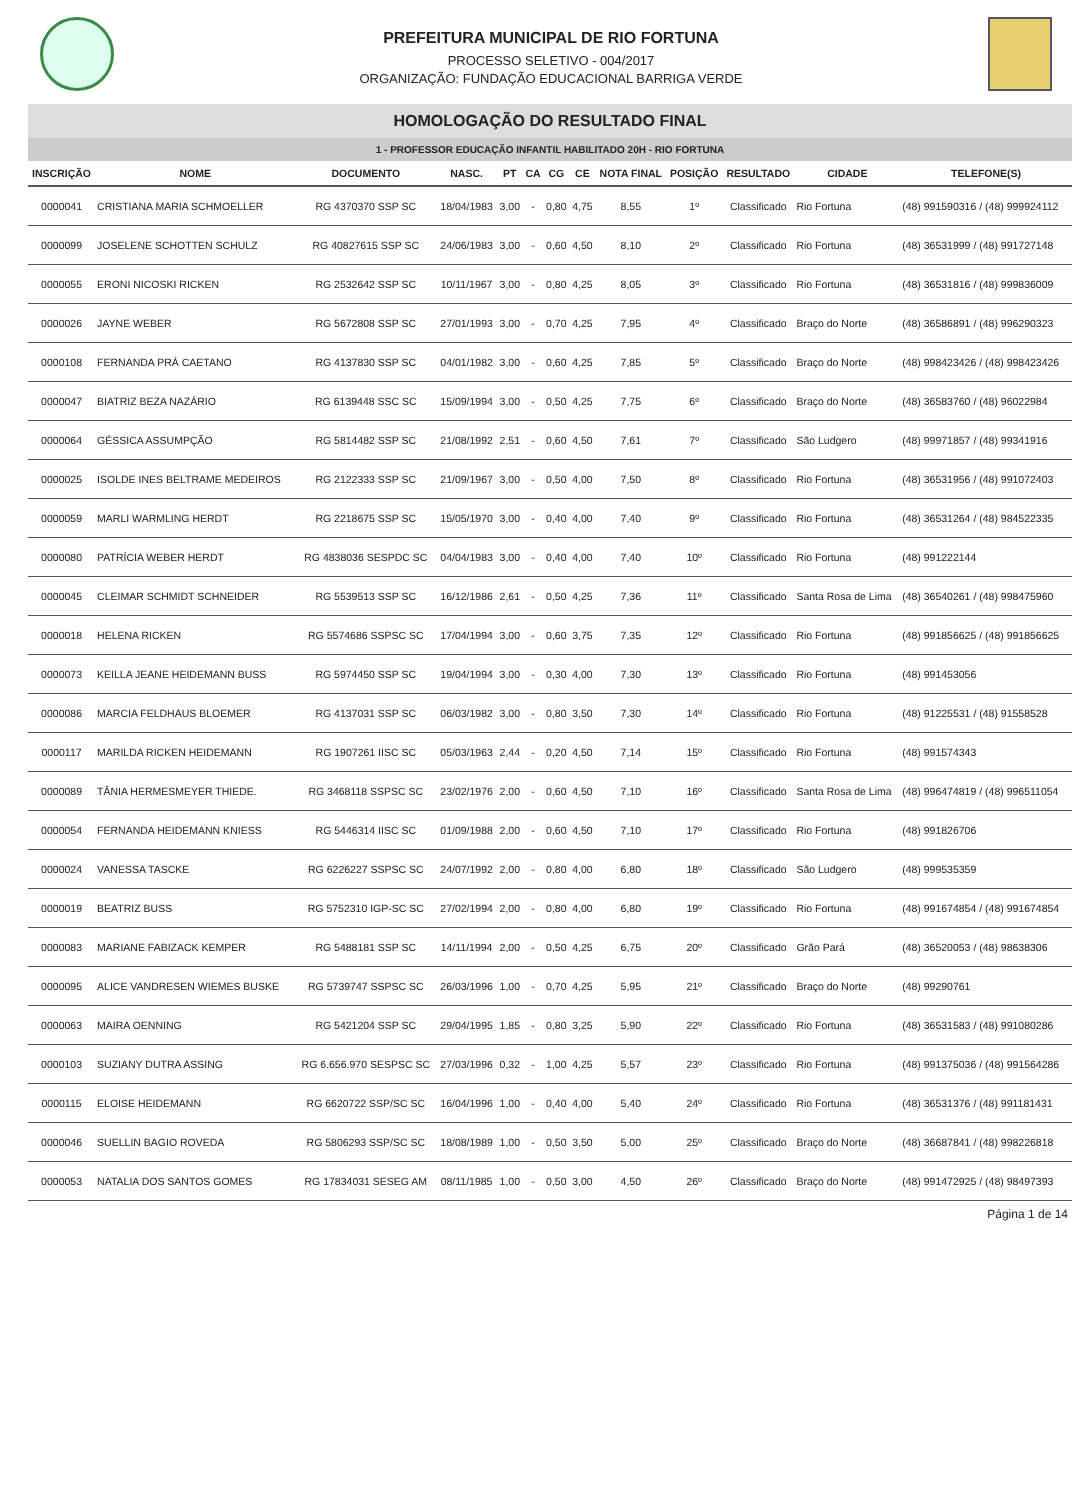PREFEITURA MUNICIPAL DE RIO FORTUNA
PROCESSO SELETIVO - 004/2017
ORGANIZAÇÃO: FUNDAÇÃO EDUCACIONAL BARRIGA VERDE
HOMOLOGAÇÃO DO RESULTADO FINAL
1 - PROFESSOR EDUCAÇÃO INFANTIL HABILITADO 20H - RIO FORTUNA
| INSCRIÇÃO | NOME | DOCUMENTO | NASC. | PT | CA | CG | CE | NOTA FINAL | POSIÇÃO | RESULTADO | CIDADE | TELEFONE(S) |
| --- | --- | --- | --- | --- | --- | --- | --- | --- | --- | --- | --- | --- |
| 0000041 | CRISTIANA MARIA SCHMOELLER | RG 4370370 SSP SC | 18/04/1983 | 3,00 | - | 0,80 | 4,75 | 8,55 | 1º | Classificado | Rio Fortuna | (48) 991590316 / (48) 999924112 |
| 0000099 | JOSELENE SCHOTTEN SCHULZ | RG 40827615 SSP SC | 24/06/1983 | 3,00 | - | 0,60 | 4,50 | 8,10 | 2º | Classificado | Rio Fortuna | (48) 36531999 / (48) 991727148 |
| 0000055 | ERONI NICOSKI RICKEN | RG 2532642 SSP SC | 10/11/1967 | 3,00 | - | 0,80 | 4,25 | 8,05 | 3º | Classificado | Rio Fortuna | (48) 36531816 / (48) 999836009 |
| 0000026 | JAYNE WEBER | RG 5672808 SSP SC | 27/01/1993 | 3,00 | - | 0,70 | 4,25 | 7,95 | 4º | Classificado | Braço do Norte | (48) 36586891 / (48) 996290323 |
| 0000108 | FERNANDA PRÁ CAETANO | RG 4137830 SSP SC | 04/01/1982 | 3,00 | - | 0,60 | 4,25 | 7,85 | 5º | Classificado | Braço do Norte | (48) 998423426 / (48) 998423426 |
| 0000047 | BIATRIZ BEZA NAZÁRIO | RG 6139448 SSC SC | 15/09/1994 | 3,00 | - | 0,50 | 4,25 | 7,75 | 6º | Classificado | Braço do Norte | (48) 36583760 / (48) 96022984 |
| 0000064 | GÉSSICA ASSUMPÇÃO | RG 5814482 SSP SC | 21/08/1992 | 2,51 | - | 0,60 | 4,50 | 7,61 | 7º | Classificado | São Ludgero | (48) 99971857 / (48) 99341916 |
| 0000025 | ISOLDE INES BELTRAME MEDEIROS | RG 2122333 SSP SC | 21/09/1967 | 3,00 | - | 0,50 | 4,00 | 7,50 | 8º | Classificado | Rio Fortuna | (48) 36531956 / (48) 991072403 |
| 0000059 | MARLI WARMLING HERDT | RG 2218675 SSP SC | 15/05/1970 | 3,00 | - | 0,40 | 4,00 | 7,40 | 9º | Classificado | Rio Fortuna | (48) 36531264 / (48) 984522335 |
| 0000080 | PATRÍCIA WEBER HERDT | RG 4838036 SESPDC SC | 04/04/1983 | 3,00 | - | 0,40 | 4,00 | 7,40 | 10º | Classificado | Rio Fortuna | (48) 991222144 |
| 0000045 | CLEIMAR SCHMIDT SCHNEIDER | RG 5539513 SSP SC | 16/12/1986 | 2,61 | - | 0,50 | 4,25 | 7,36 | 11º | Classificado | Santa Rosa de Lima | (48) 36540261 / (48) 998475960 |
| 0000018 | HELENA RICKEN | RG 5574686 SSPSC SC | 17/04/1994 | 3,00 | - | 0,60 | 3,75 | 7,35 | 12º | Classificado | Rio Fortuna | (48) 991856625 / (48) 991856625 |
| 0000073 | KEILLA JEANE HEIDEMANN BUSS | RG 5974450 SSP SC | 19/04/1994 | 3,00 | - | 0,30 | 4,00 | 7,30 | 13º | Classificado | Rio Fortuna | (48) 991453056 |
| 0000086 | MARCIA FELDHAUS BLOEMER | RG 4137031 SSP SC | 06/03/1982 | 3,00 | - | 0,80 | 3,50 | 7,30 | 14º | Classificado | Rio Fortuna | (48) 91225531 / (48) 91558528 |
| 0000117 | MARILDA RICKEN HEIDEMANN | RG 1907261 IISC SC | 05/03/1963 | 2,44 | - | 0,20 | 4,50 | 7,14 | 15º | Classificado | Rio Fortuna | (48) 991574343 |
| 0000089 | TÂNIA HERMESMEYER THIEDE. | RG 3468118 SSPSC SC | 23/02/1976 | 2,00 | - | 0,60 | 4,50 | 7,10 | 16º | Classificado | Santa Rosa de Lima | (48) 996474819 / (48) 996511054 |
| 0000054 | FERNANDA HEIDEMANN KNIESS | RG 5446314 IISC SC | 01/09/1988 | 2,00 | - | 0,60 | 4,50 | 7,10 | 17º | Classificado | Rio Fortuna | (48) 991826706 |
| 0000024 | VANESSA TASCKE | RG 6226227 SSPSC SC | 24/07/1992 | 2,00 | - | 0,80 | 4,00 | 6,80 | 18º | Classificado | São Ludgero | (48) 999535359 |
| 0000019 | BEATRIZ BUSS | RG 5752310 IGP-SC SC | 27/02/1994 | 2,00 | - | 0,80 | 4,00 | 6,80 | 19º | Classificado | Rio Fortuna | (48) 991674854 / (48) 991674854 |
| 0000083 | MARIANE FABIZACK KEMPER | RG 5488181 SSP SC | 14/11/1994 | 2,00 | - | 0,50 | 4,25 | 6,75 | 20º | Classificado | Grão Pará | (48) 36520053 / (48) 98638306 |
| 0000095 | ALICE VANDRESEN WIEMES BUSKE | RG 5739747 SSPSC SC | 26/03/1996 | 1,00 | - | 0,70 | 4,25 | 5,95 | 21º | Classificado | Braço do Norte | (48) 99290761 |
| 0000063 | MAIRA OENNING | RG 5421204 SSP SC | 29/04/1995 | 1,85 | - | 0,80 | 3,25 | 5,90 | 22º | Classificado | Rio Fortuna | (48) 36531583 / (48) 991080286 |
| 0000103 | SUZIANY DUTRA ASSING | RG 6.656.970 SESPSC SC | 27/03/1996 | 0,32 | - | 1,00 | 4,25 | 5,57 | 23º | Classificado | Rio Fortuna | (48) 991375036 / (48) 991564286 |
| 0000115 | ELOISE HEIDEMANN | RG 6620722 SSP/SC SC | 16/04/1996 | 1,00 | - | 0,40 | 4,00 | 5,40 | 24º | Classificado | Rio Fortuna | (48) 36531376 / (48) 991181431 |
| 0000046 | SUELLIN BAGIO ROVEDA | RG 5806293 SSP/SC SC | 18/08/1989 | 1,00 | - | 0,50 | 3,50 | 5,00 | 25º | Classificado | Braço do Norte | (48) 36687841 / (48) 998226818 |
| 0000053 | NATALIA DOS SANTOS GOMES | RG 17834031 SESEG AM | 08/11/1985 | 1,00 | - | 0,50 | 3,00 | 4,50 | 26º | Classificado | Braço do Norte | (48) 991472925 / (48) 98497393 |
Página 1 de 14